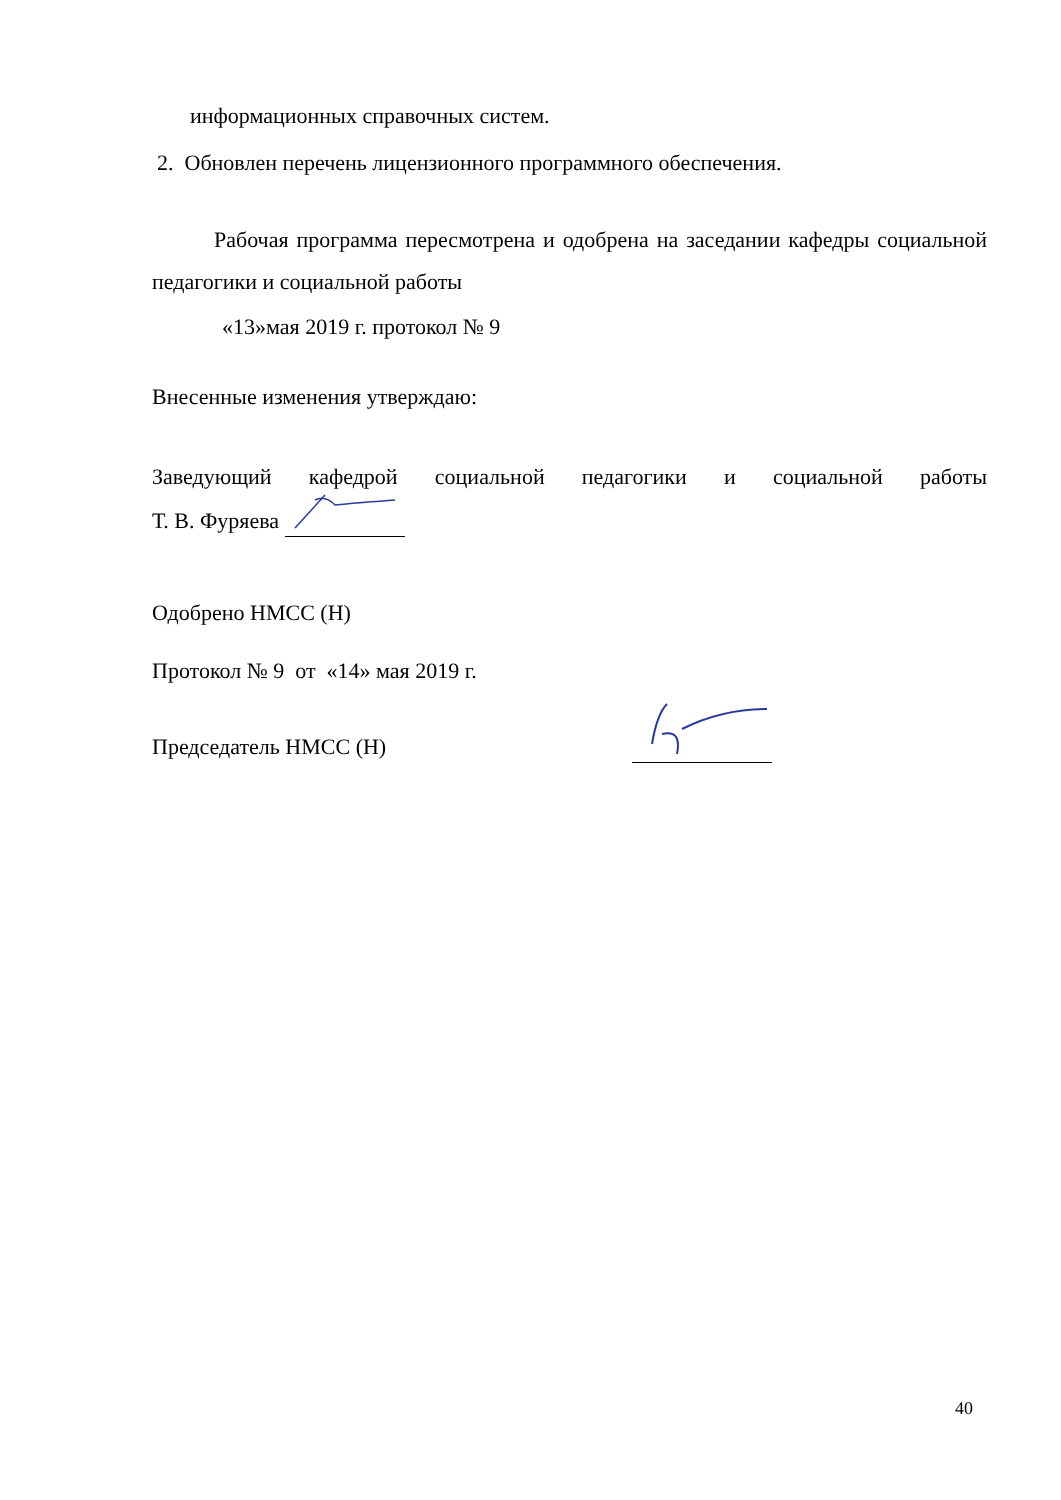информационных справочных систем.
2. Обновлен перечень лицензионного программного обеспечения.
Рабочая программа пересмотрена и одобрена на заседании кафедры социальной педагогики и социальной работы
«13»мая 2019 г. протокол № 9
Внесенные изменения утверждаю:
Заведующий кафедрой социальной педагогики и социальной работы
Т. В. Фуряева
Одобрено НМСС (Н)
Протокол № 9 от «14» мая 2019 г.
Председатель НМСС (Н)
40